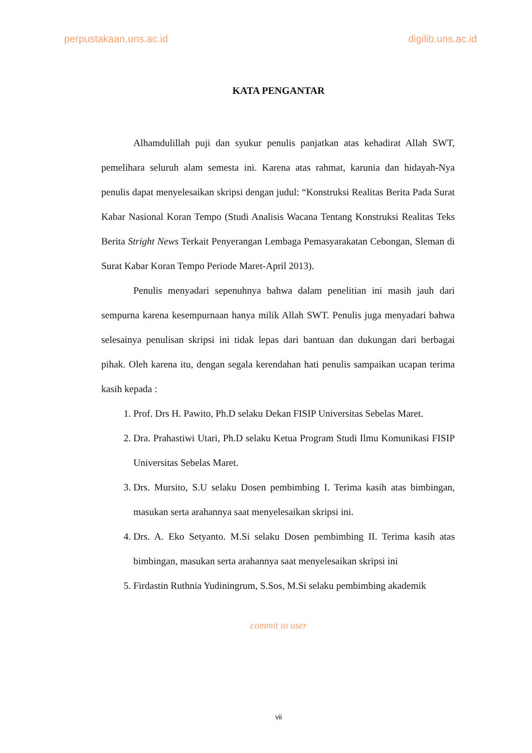perpustakaan.uns.ac.id digilib.uns.ac.id
KATA PENGANTAR
Alhamdulillah puji dan syukur penulis panjatkan atas kehadirat Allah SWT, pemelihara seluruh alam semesta ini. Karena atas rahmat, karunia dan hidayah-Nya penulis dapat menyelesaikan skripsi dengan judul: “Konstruksi Realitas Berita Pada Surat Kabar Nasional Koran Tempo (Studi Analisis Wacana Tentang Konstruksi Realitas Teks Berita Stright News Terkait Penyerangan Lembaga Pemasyarakatan Cebongan, Sleman di Surat Kabar Koran Tempo Periode Maret-April 2013).
Penulis menyadari sepenuhnya bahwa dalam penelitian ini masih jauh dari sempurna karena kesempurnaan hanya milik Allah SWT. Penulis juga menyadari bahwa selesainya penulisan skripsi ini tidak lepas dari bantuan dan dukungan dari berbagai pihak. Oleh karena itu, dengan segala kerendahan hati penulis sampaikan ucapan terima kasih kepada :
1. Prof. Drs H. Pawito, Ph.D selaku Dekan FISIP Universitas Sebelas Maret.
2. Dra. Prahastiwi Utari, Ph.D selaku Ketua Program Studi Ilmu Komunikasi FISIP Universitas Sebelas Maret.
3. Drs. Mursito, S.U selaku Dosen pembimbing I. Terima kasih atas bimbingan, masukan serta arahannya saat menyelesaikan skripsi ini.
4. Drs. A. Eko Setyanto. M.Si selaku Dosen pembimbing II. Terima kasih atas bimbingan, masukan serta arahannya saat menyelesaikan skripsi ini
5. Firdastin Ruthnia Yudiningrum, S.Sos, M.Si selaku pembimbing akademik
commit to user
vii